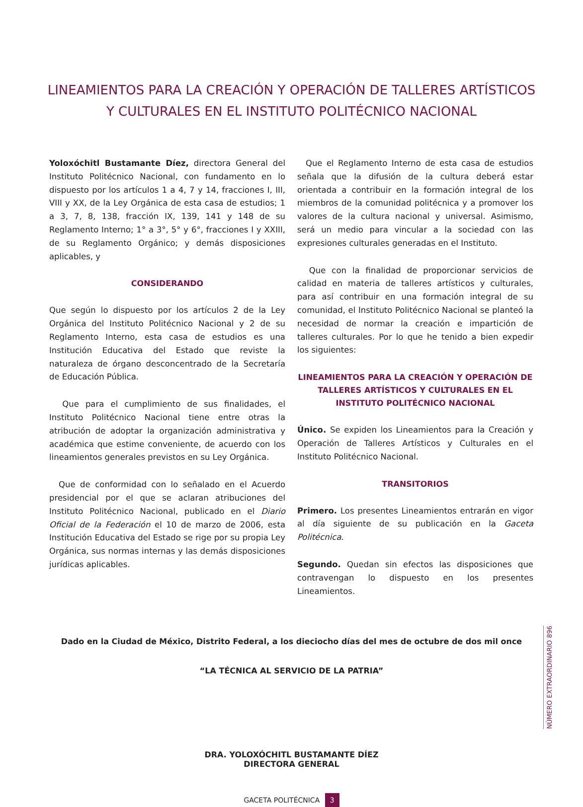LINEAMIENTOS PARA LA CREACIÓN Y OPERACIÓN DE TALLERES ARTÍSTICOS
Y CULTURALES EN EL INSTITUTO POLITÉCNICO NACIONAL
Yoloxóchitl Bustamante Díez, directora General del Instituto Politécnico Nacional, con fundamento en lo dispuesto por los artículos 1 a 4, 7 y 14, fracciones I, III, VIII y XX, de la Ley Orgánica de esta casa de estudios; 1 a 3, 7, 8, 138, fracción IX, 139, 141 y 148 de su Reglamento Interno; 1° a 3°, 5° y 6°, fracciones I y XXIII, de su Reglamento Orgánico; y demás disposiciones aplicables, y
CONSIDERANDO
Que según lo dispuesto por los artículos 2 de la Ley Orgánica del Instituto Politécnico Nacional y 2 de su Reglamento Interno, esta casa de estudios es una Institución Educativa del Estado que reviste la naturaleza de órgano desconcentrado de la Secretaría de Educación Pública.
Que para el cumplimiento de sus finalidades, el Instituto Politécnico Nacional tiene entre otras la atribución de adoptar la organización administrativa y académica que estime conveniente, de acuerdo con los lineamientos generales previstos en su Ley Orgánica.
Que de conformidad con lo señalado en el Acuerdo presidencial por el que se aclaran atribuciones del Instituto Politécnico Nacional, publicado en el Diario Oficial de la Federación el 10 de marzo de 2006, esta Institución Educativa del Estado se rige por su propia Ley Orgánica, sus normas internas y las demás disposiciones jurídicas aplicables.
Que el Reglamento Interno de esta casa de estudios señala que la difusión de la cultura deberá estar orientada a contribuir en la formación integral de los miembros de la comunidad politécnica y a promover los valores de la cultura nacional y universal. Asimismo, será un medio para vincular a la sociedad con las expresiones culturales generadas en el Instituto.
Que con la finalidad de proporcionar servicios de calidad en materia de talleres artísticos y culturales, para así contribuir en una formación integral de su comunidad, el Instituto Politécnico Nacional se planteó la necesidad de normar la creación e impartición de talleres culturales. Por lo que he tenido a bien expedir los siguientes:
LINEAMIENTOS PARA LA CREACIÓN Y OPERACIÓN DE TALLERES ARTÍSTICOS Y CULTURALES EN EL INSTITUTO POLITÉCNICO NACIONAL
Único. Se expiden los Lineamientos para la Creación y Operación de Talleres Artísticos y Culturales en el Instituto Politécnico Nacional.
TRANSITORIOS
Primero. Los presentes Lineamientos entrarán en vigor al día siguiente de su publicación en la Gaceta Politécnica.
Segundo. Quedan sin efectos las disposiciones que contravengan lo dispuesto en los presentes Lineamientos.
Dado en la Ciudad de México, Distrito Federal, a los dieciocho días del mes de octubre de dos mil once
“LA TÉCNICA AL SERVICIO DE LA PATRIA”
DRA. YOLOXÓCHITL BUSTAMANTE DÍEZ
DIRECTORA GENERAL
GACETA POLITÉCNICA 3
NÚMERO EXTRAORDINARIO 896